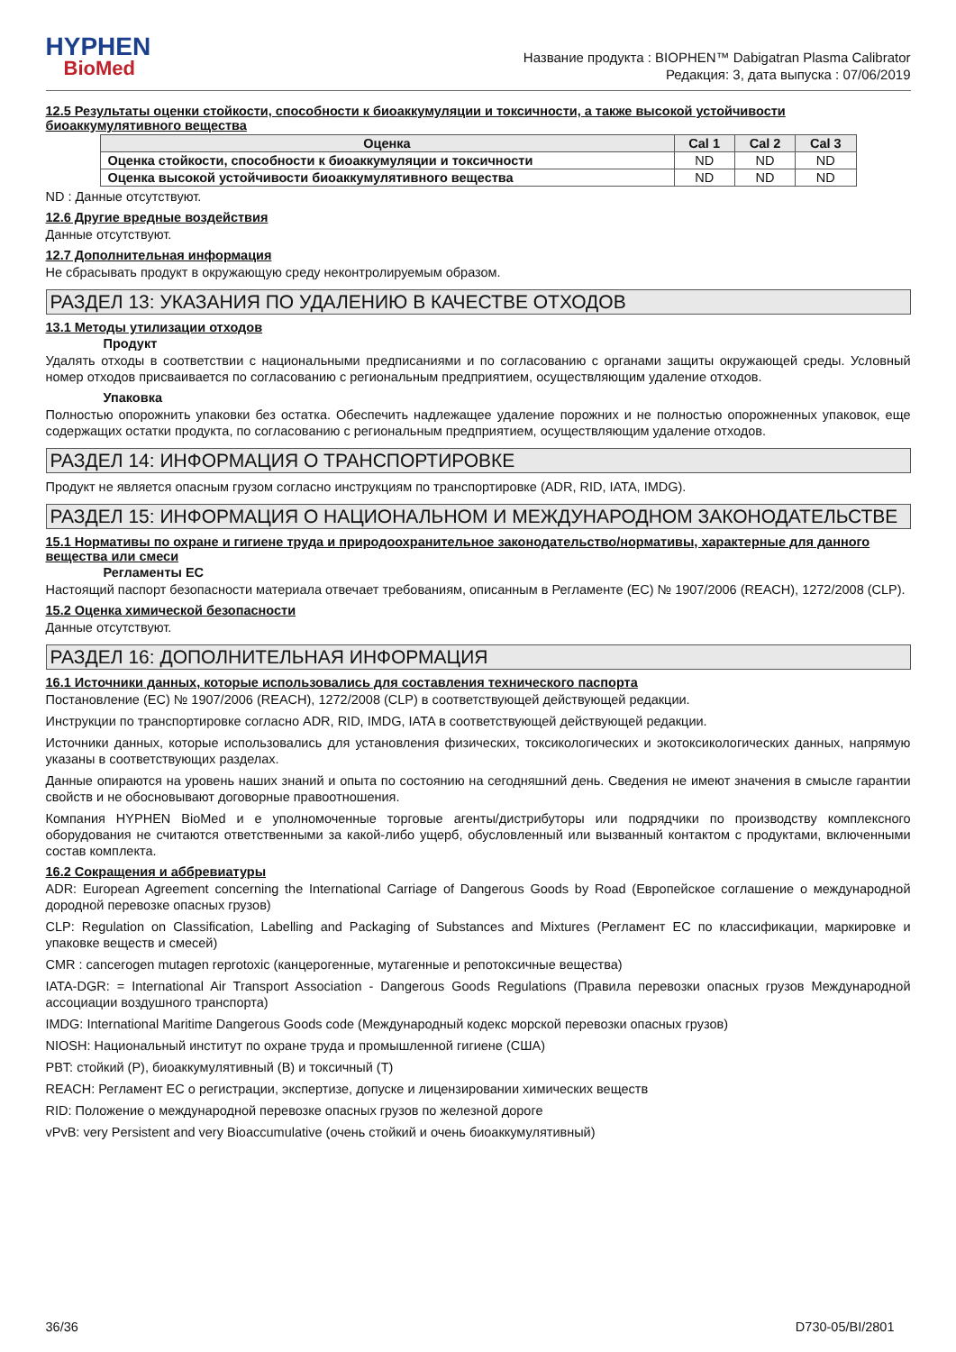HYPHEN
BioMed
Название продукта : BIOPHEN™ Dabigatran Plasma Calibrator
Редакция: 3, дата выпуска : 07/06/2019
12.5 Результаты оценки стойкости, способности к биоаккумуляции и токсичности, а также высокой устойчивости биоаккумулятивного вещества
| Оценка | Cal 1 | Cal 2 | Cal 3 |
| --- | --- | --- | --- |
| Оценка стойкости, способности к биоаккумуляции и токсичности | ND | ND | ND |
| Оценка высокой устойчивости биоаккумулятивного вещества | ND | ND | ND |
ND : Данные отсутствуют.
12.6 Другие вредные воздействия
Данные отсутствуют.
12.7 Дополнительная информация
Не сбрасывать продукт в окружающую среду неконтролируемым образом.
РАЗДЕЛ 13: УКАЗАНИЯ ПО УДАЛЕНИЮ В КАЧЕСТВЕ ОТХОДОВ
13.1 Методы утилизации отходов
Продукт
Удалять отходы в соответствии с национальными предписаниями и по согласованию с органами защиты окружающей среды. Условный номер отходов присваивается по согласованию с региональным предприятием, осуществляющим удаление отходов.
Упаковка
Полностью опорожнить упаковки без остатка. Обеспечить надлежащее удаление порожних и не полностью опорожненных упаковок, еще содержащих остатки продукта, по согласованию с региональным предприятием, осуществляющим удаление отходов.
РАЗДЕЛ 14: ИНФОРМАЦИЯ О ТРАНСПОРТИРОВКЕ
Продукт не является опасным грузом согласно инструкциям по транспортировке (ADR, RID, IATA, IMDG).
РАЗДЕЛ 15: ИНФОРМАЦИЯ О НАЦИОНАЛЬНОМ И МЕЖДУНАРОДНОМ ЗАКОНОДАТЕЛЬСТВЕ
15.1 Нормативы по охране и гигиене труда и природоохранительное законодательство/нормативы, характерные для данного вещества или смеси
Регламенты ЕС
Настоящий паспорт безопасности материала отвечает требованиям, описанным в Регламенте (ЕС) № 1907/2006 (REACH), 1272/2008 (CLP).
15.2 Оценка химической безопасности
Данные отсутствуют.
РАЗДЕЛ 16: ДОПОЛНИТЕЛЬНАЯ ИНФОРМАЦИЯ
16.1 Источники данных, которые использовались для составления технического паспорта
Постановление (ЕС) № 1907/2006 (REACH), 1272/2008 (CLP) в соответствующей действующей редакции.
Инструкции по транспортировке согласно ADR, RID, IMDG, IATA в соответствующей действующей редакции.
Источники данных, которые использовались для установления физических, токсикологических и экотоксикологических данных, напрямую указаны в соответствующих разделах.
Данные опираются на уровень наших знаний и опыта по состоянию на сегодняшний день. Сведения не имеют значения в смысле гарантии свойств и не обосновывают договорные правоотношения.
Компания HYPHEN BioMed и е уполномоченные торговые агенты/дистрибуторы или подрядчики по производству комплексного оборудования не считаются ответственными за какой-либо ущерб, обусловленный или вызванный контактом с продуктами, включенными состав комплекта.
16.2 Сокращения и аббревиатуры
ADR: European Agreement concerning the International Carriage of Dangerous Goods by Road (Европейское соглашение о международной дородной перевозке опасных грузов)
CLP: Regulation on Classification, Labelling and Packaging of Substances and Mixtures (Регламент ЕС по классификации, маркировке и упаковке веществ и смесей)
CMR : cancerogen mutagen reprotoxic (канцерогенные, мутагенные и репотоксичные вещества)
IATA-DGR: = International Air Transport Association - Dangerous Goods Regulations (Правила перевозки опасных грузов Международной ассоциации воздушного транспорта)
IMDG: International Maritime Dangerous Goods code (Международный кодекс морской перевозки опасных грузов)
NIOSH: Национальный институт по охране труда и промышленной гигиене (США)
PBT: стойкий (P), биоаккумулятивный (B) и токсичный (T)
REACH: Регламент ЕС о регистрации, экспертизе, допуске и лицензировании химических веществ
RID: Положение о международной перевозке опасных грузов по железной дороге
vPvB: very Persistent and very Bioaccumulative (очень стойкий и очень биоаккумулятивный)
36/36 D730-05/BI/2801